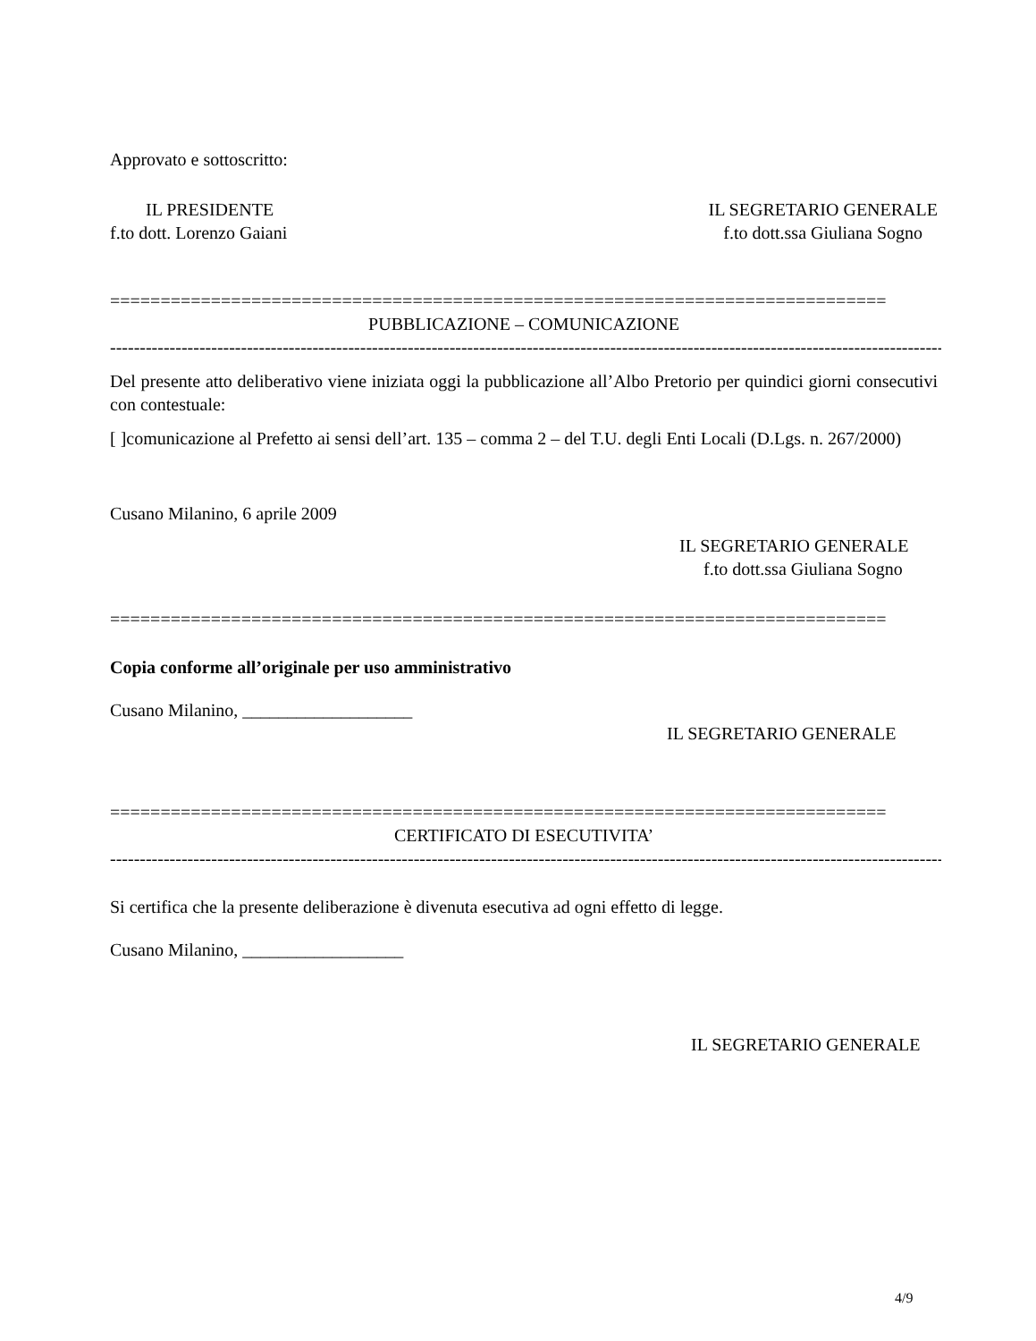Approvato e sottoscritto:
IL PRESIDENTE IL SEGRETARIO GENERALE
f.to dott. Lorenzo Gaiani f.to dott.ssa Giuliana Sogno
=============================================================================
PUBBLICAZIONE – COMUNICAZIONE
------------------------------------------------------------------------------------------------------------------------------------------------
Del presente atto deliberativo viene iniziata oggi la pubblicazione all’Albo Pretorio per quindici giorni consecutivi con contestuale:
[ ]comunicazione al Prefetto ai sensi dell’art. 135 – comma 2 – del T.U. degli Enti Locali (D.Lgs. n. 267/2000)
Cusano Milanino, 6 aprile 2009
IL SEGRETARIO GENERALE
f.to dott.ssa Giuliana Sogno
=============================================================================
Copia conforme all’originale per uso amministrativo
Cusano Milanino, ___________________
IL SEGRETARIO GENERALE
=============================================================================
CERTIFICATO DI ESECUTIVITA’
------------------------------------------------------------------------------------------------------------------------------------------------
Si certifica che la presente deliberazione è divenuta esecutiva ad ogni effetto di legge.
Cusano Milanino, __________________
IL SEGRETARIO GENERALE
4/9